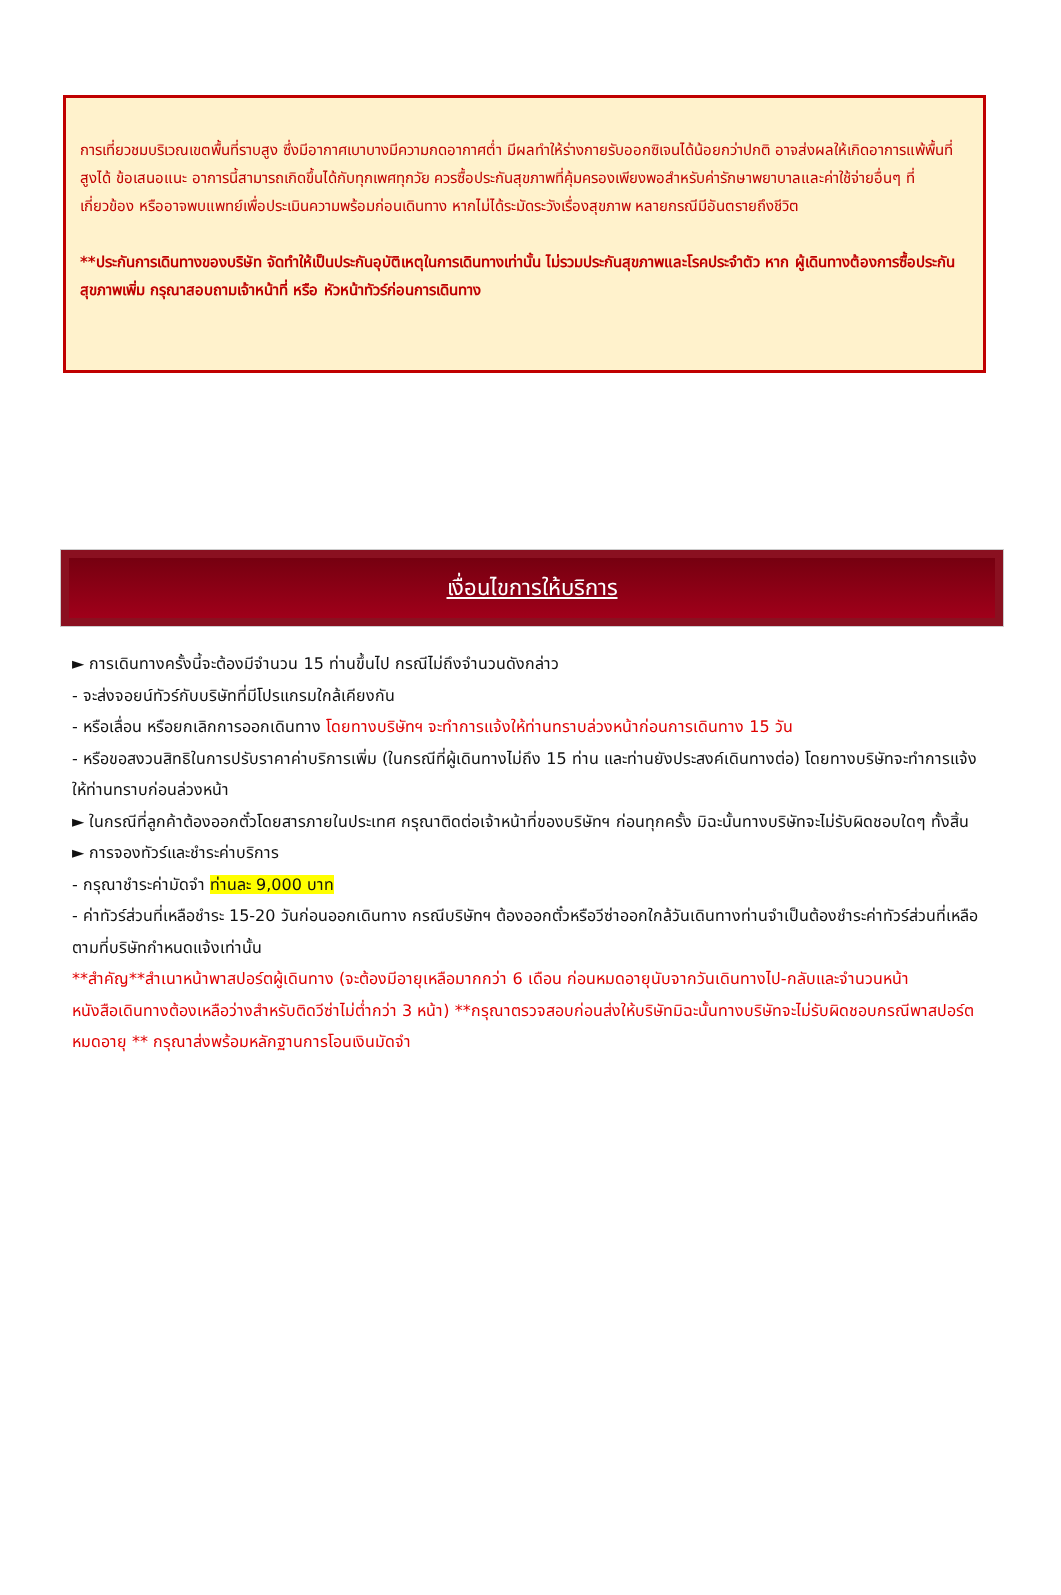การเที่ยวชมบริเวณเขตพื้นที่ราบสูง ซึ่งมีอากาศเบาบางมีความกดอากาศต่ำ มีผลทำให้ร่างกายรับออกซิเจนได้น้อยกว่าปกติ อาจส่งผลให้เกิดอาการแพ้พื้นที่สูงได้ ข้อเสนอแนะ อาการนี้สามารถเกิดขึ้นได้กับทุกเพศทุกวัย ควรซื้อประกันสุขภาพที่คุ้มครองเพียงพอสำหรับค่ารักษาพยาบาลและค่าใช้จ่ายอื่นๆ ที่เกี่ยวข้อง หรืออาจพบแพทย์เพื่อประเมินความพร้อมก่อนเดินทาง หากไม่ได้ระมัดระวังเรื่องสุขภาพ หลายกรณีมีอันตรายถึงชีวิต
**ประกันการเดินทางของบริษัท จัดทำให้เป็นประกันอุบัติเหตุในการเดินทางเท่านั้น ไม่รวมประกันสุขภาพและโรคประจำตัว หาก ผู้เดินทางต้องการซื้อประกันสุขภาพเพิ่ม กรุณาสอบถามเจ้าหน้าที่ หรือ หัวหน้าทัวร์ก่อนการเดินทาง
เงื่อนไขการให้บริการ
► การเดินทางครั้งนี้จะต้องมีจำนวน 15 ท่านขึ้นไป กรณีไม่ถึงจำนวนดังกล่าว
- จะส่งจอยน์ทัวร์กับบริษัทที่มีโปรแกรมใกล้เคียงกัน
- หรือเลื่อน หรือยกเลิกการออกเดินทาง โดยทางบริษัทฯ จะทำการแจ้งให้ท่านทราบล่วงหน้าก่อนการเดินทาง 15 วัน
- หรือขอสงวนสิทธิในการปรับราคาค่าบริการเพิ่ม (ในกรณีที่ผู้เดินทางไม่ถึง 15 ท่าน และท่านยังประสงค์เดินทางต่อ) โดยทางบริษัทจะทำการแจ้งให้ท่านทราบก่อนล่วงหน้า
► ในกรณีที่ลูกค้าต้องออกตั๋วโดยสารภายในประเทศ กรุณาติดต่อเจ้าหน้าที่ของบริษัทฯ ก่อนทุกครั้ง มิฉะนั้นทางบริษัทจะไม่รับผิดชอบใดๆ ทั้งสิ้น
► การจองทัวร์และชำระค่าบริการ
- กรุณาชำระค่ามัดจำ ท่านละ 9,000 บาท
- ค่าทัวร์ส่วนที่เหลือชำระ 15-20 วันก่อนออกเดินทาง กรณีบริษัทฯ ต้องออกตั๋วหรือวีซ่าออกใกล้วันเดินทางท่านจำเป็นต้องชำระค่าทัวร์ส่วนที่เหลือตามที่บริษัทกำหนดแจ้งเท่านั้น
**สำคัญ**สำเนาหน้าพาสปอร์ตผู้เดินทาง (จะต้องมีอายุเหลือมากกว่า 6 เดือน ก่อนหมดอายุนับจากวันเดินทางไป-กลับและจำนวนหน้าหนังสือเดินทางต้องเหลือว่างสำหรับติดวีซ่าไม่ต่ำกว่า 3 หน้า) **กรุณาตรวจสอบก่อนส่งให้บริษัทมิฉะนั้นทางบริษัทจะไม่รับผิดชอบกรณีพาสปอร์ตหมดอายุ ** กรุณาส่งพร้อมหลักฐานการโอนเงินมัดจำ